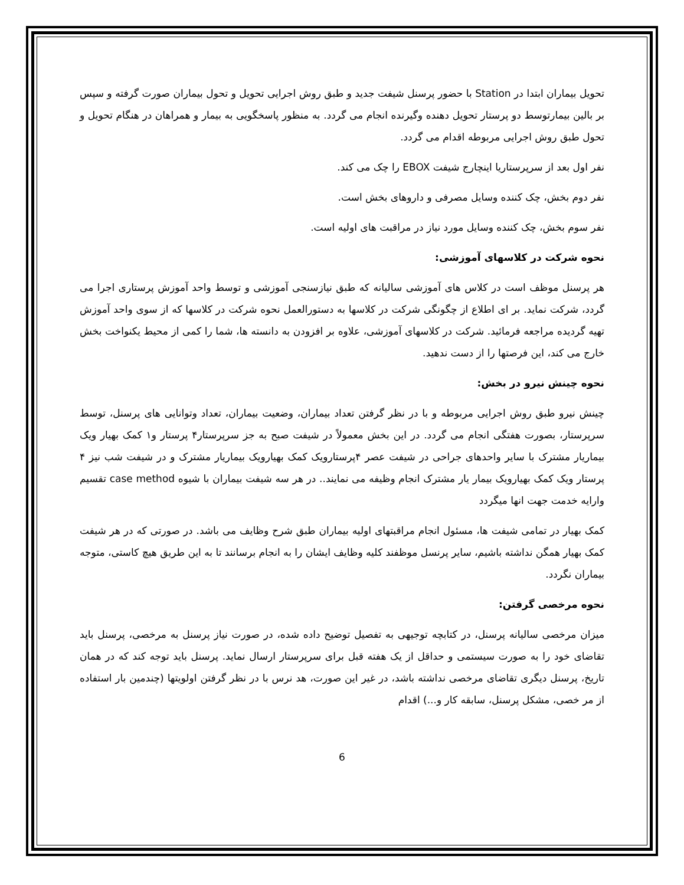تحویل بیماران ابتدا در Station با حضور پرسنل شیفت جدید و طبق روش اجرایی تحویل و تحول بیماران صورت گرفته و سپس بر بالین بیمارتوسط دو پرستار تحویل دهنده وگیرنده انجام می گردد. به منظور پاسخگویی به بیمار و همراهان در هنگام تحویل و تحول طبق روش اجرایی مربوطه اقدام می گردد.
نفر اول بعد از سرپرستاریا اینچارج شیفت EBOX را چک می کند.
نفر دوم بخش، چک کننده وسایل مصرفی و داروهای بخش است.
نفر سوم بخش، چک کننده وسایل مورد نیاز در مراقبت های اولیه است.
نحوه شرکت در کلاسهای آموزشی:
هر پرسنل موظف است در کلاس های آموزشی سالیانه که طبق نیازسنجی آموزشی و توسط واحد آموزش پرستاری اجرا می گردد، شرکت نماید. بر ای اطلاع از چگونگی شرکت در کلاسها به دستورالعمل نحوه شرکت در کلاسها که از سوی واحد آموزش تهیه گردیده مراجعه فرمائید. شرکت در کلاسهای آموزشی، علاوه بر افزودن به دانسته ها، شما را کمی از محیط یکنواخت بخش خارج می کند، این فرصتها را از دست ندهید.
نحوه چینش نیرو در بخش:
چینش نیرو طبق روش اجرایی مربوطه و با در نظر گرفتن تعداد بیماران، وضعیت بیماران، تعداد وتوانایی های پرسنل، توسط سرپرستار، بصورت هفتگی انجام می گردد. در این بخش معمولاً در شیفت صبح به جز سرپرستار۴ پرستار و۱ کمک بهیار ویک بیماریار مشترک با سایر واحدهای جراحی در شیفت عصر ۴پرستارویک کمک بهیارویک بیماریار مشترک و در شیفت شب نیز ۴ پرستار ویک کمک بهیارویک بیمار یار مشترک انجام وظیفه می نمایند.. در هر سه شیفت بیماران با شیوه case method تقسیم وارایه خدمت جهت انها میگردد
کمک بهیار در تمامی شیفت ها، مسئول انجام مراقبتهای اولیه بیماران طبق شرح وظایف می باشد. در صورتی که در هر شیفت کمک بهیار همگن نداشته باشیم، سایر پرنسل موظفند کلیه وظایف ایشان را به انجام برسانند تا به این طریق هیچ کاستی، متوجه بیماران نگردد.
نحوه مرخصی گرفتن:
میزان مرخصی سالیانه پرسنل، در کتابچه توجیهی به تفصیل توضیح داده شده، در صورت نیاز پرسنل به مرخصی، پرسنل باید تقاضای خود را به صورت سیستمی و حداقل از یک هفته قبل برای سرپرستار ارسال نماید. پرسنل باید توجه کند که در همان تاریخ، پرسنل دیگری تقاضای مرخصی نداشته باشد، در غیر این صورت، هد نرس با در نظر گرفتن اولویتها (چندمین بار استفاده از مر خصی، مشکل پرسنل، سابقه کار و...) اقدام
6